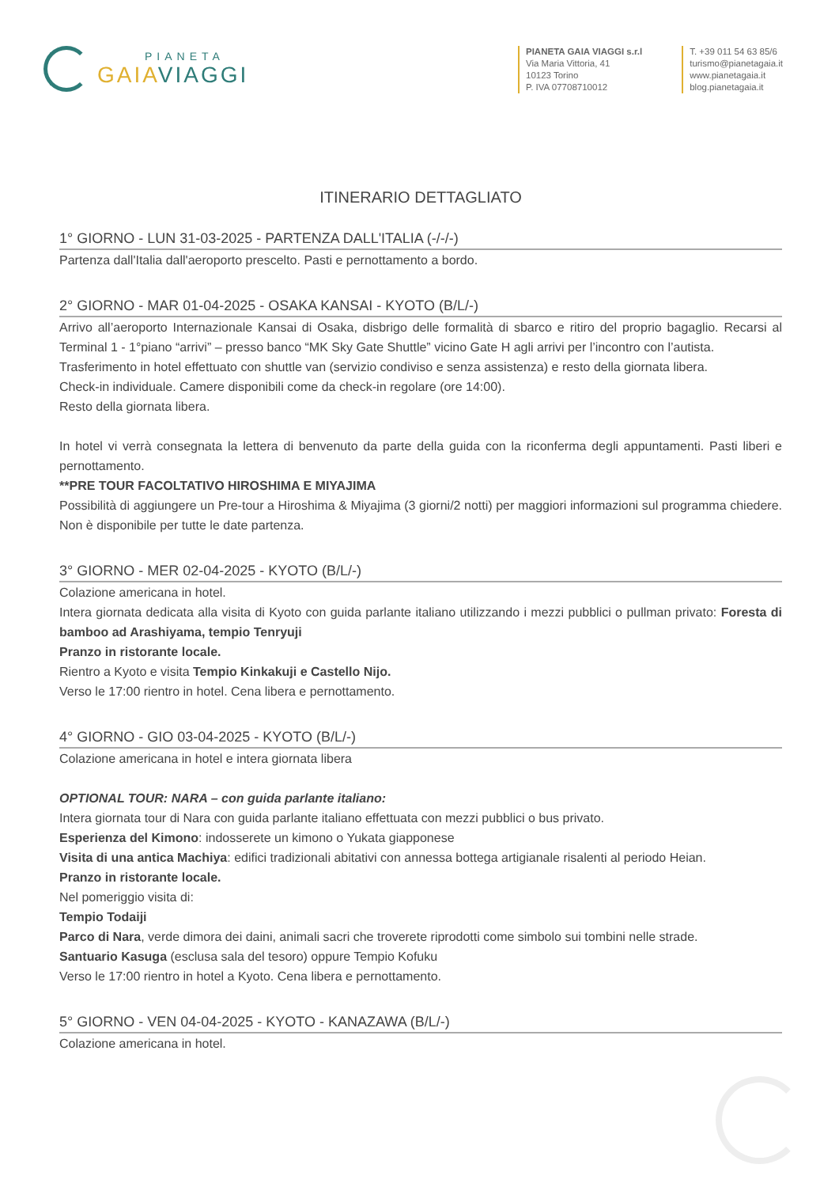PIANETA
GAIA VIAGGI
PIANETA GAIA VIAGGI s.r.l
Via Maria Vittoria, 41
10123 Torino
P. IVA 07708710012
T. +39 011 54 63 85/6
turismo@pianetagaia.it
www.pianetagaia.it
blog.pianetagaia.it
ITINERARIO DETTAGLIATO
1° GIORNO - LUN 31-03-2025 - PARTENZA DALL'ITALIA (-/-/-)
Partenza dall'Italia dall'aeroporto prescelto. Pasti e pernottamento a bordo.
2° GIORNO - MAR 01-04-2025 - OSAKA KANSAI - KYOTO (B/L/-)
Arrivo all’aeroporto Internazionale Kansai di Osaka, disbrigo delle formalità di sbarco e ritiro del proprio bagaglio. Recarsi al Terminal 1 - 1°piano “arrivi” – presso banco “MK Sky Gate Shuttle” vicino Gate H agli arrivi per l’incontro con l’autista.
Trasferimento in hotel effettuato con shuttle van (servizio condiviso e senza assistenza) e resto della giornata libera.
Check-in individuale. Camere disponibili come da check-in regolare (ore 14:00).
Resto della giornata libera.
In hotel vi verrà consegnata la lettera di benvenuto da parte della guida con la riconferma degli appuntamenti. Pasti liberi e pernottamento.
**PRE TOUR FACOLTATIVO HIROSHIMA E MIYAJIMA
Possibilità di aggiungere un Pre-tour a Hiroshima & Miyajima (3 giorni/2 notti) per maggiori informazioni sul programma chiedere. Non è disponibile per tutte le date partenza.
3° GIORNO - MER 02-04-2025 - KYOTO (B/L/-)
Colazione americana in hotel.
Intera giornata dedicata alla visita di Kyoto con guida parlante italiano utilizzando i mezzi pubblici o pullman privato: Foresta di bamboo ad Arashiyama, tempio Tenryuji
Pranzo in ristorante locale.
Rientro a Kyoto e visita Tempio Kinkakuji e Castello Nijo.
Verso le 17:00 rientro in hotel. Cena libera e pernottamento.
4° GIORNO - GIO 03-04-2025 - KYOTO (B/L/-)
Colazione americana in hotel e intera giornata libera
OPTIONAL TOUR: NARA – con guida parlante italiano:
Intera giornata tour di Nara con guida parlante italiano effettuata con mezzi pubblici o bus privato.
Esperienza del Kimono: indosserete un kimono o Yukata giapponese
Visita di una antica Machiya: edifici tradizionali abitativi con annessa bottega artigianale risalenti al periodo Heian.
Pranzo in ristorante locale.
Nel pomeriggio visita di:
Tempio Todaiji
Parco di Nara, verde dimora dei daini, animali sacri che troverete riprodotti come simbolo sui tombini nelle strade.
Santuario Kasuga (esclusa sala del tesoro) oppure Tempio Kofuku
Verso le 17:00 rientro in hotel a Kyoto. Cena libera e pernottamento.
5° GIORNO - VEN 04-04-2025 - KYOTO - KANAZAWA (B/L/-)
Colazione americana in hotel.